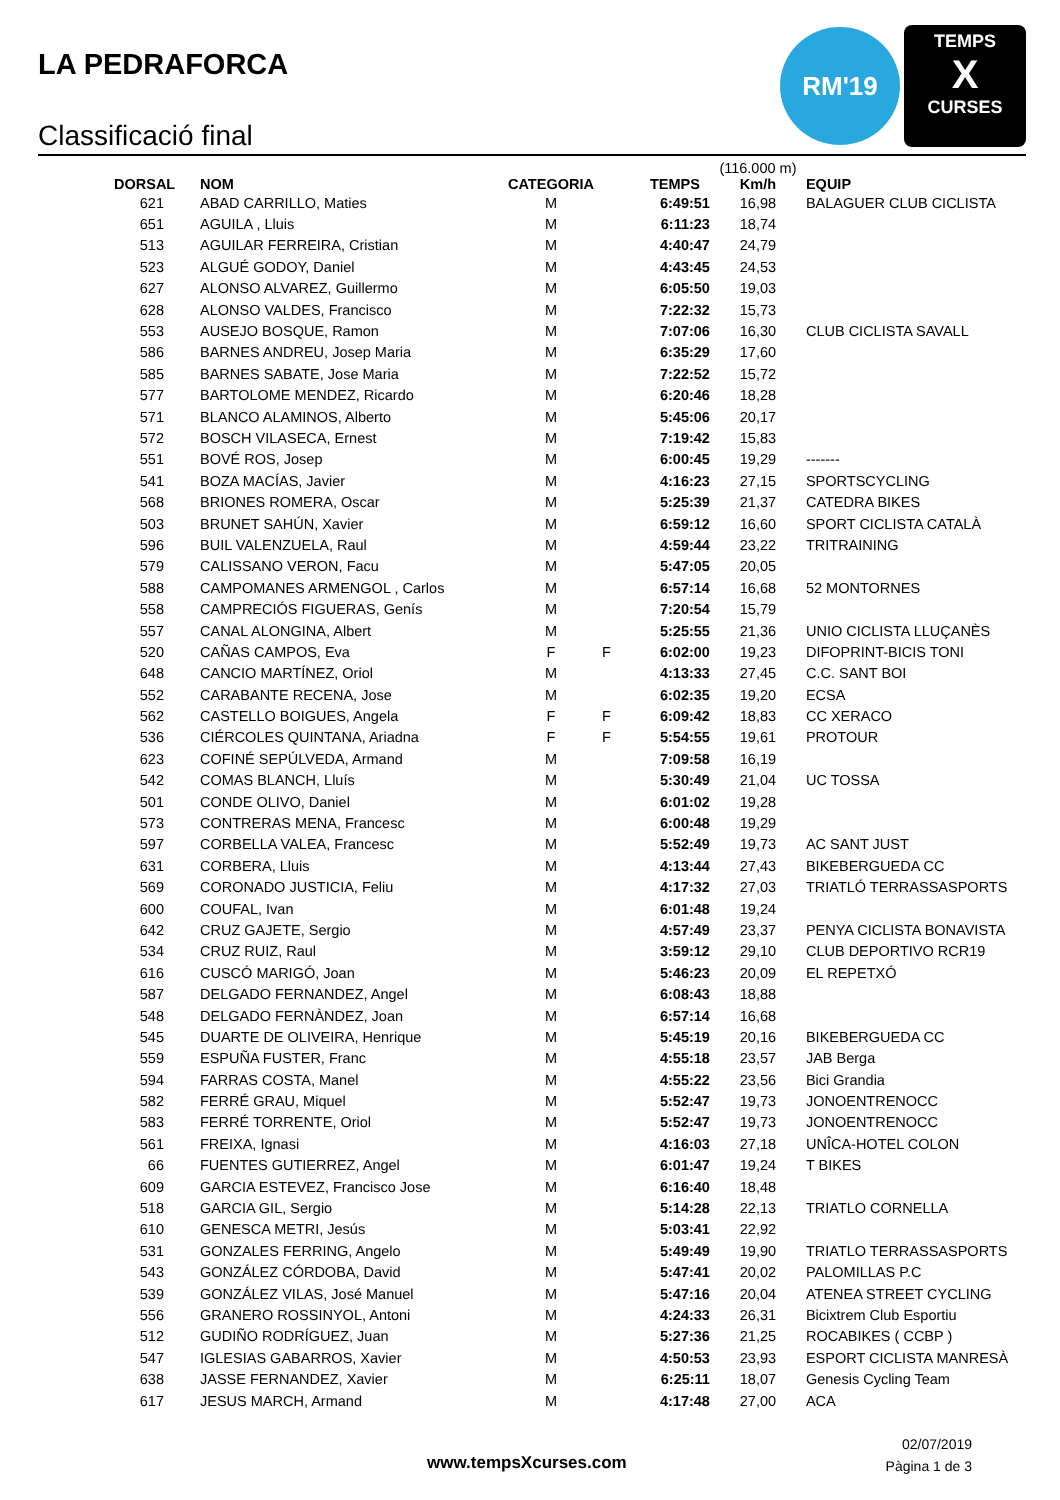LA PEDRAFORCA
Classificació final
RM'19
TEMPS
X
CURSES
| DORSAL | NOM | CATEGORIA | | TEMPS | (116.000 m) Km/h | EQUIP |
| --- | --- | --- | --- | --- | --- | --- |
| 621 | ABAD CARRILLO, Maties | M | | 6:49:51 | 16,98 | BALAGUER CLUB CICLISTA |
| 651 | AGUILA , Lluis | M | | 6:11:23 | 18,74 | |
| 513 | AGUILAR FERREIRA, Cristian | M | | 4:40:47 | 24,79 | |
| 523 | ALGUÉ GODOY, Daniel | M | | 4:43:45 | 24,53 | |
| 627 | ALONSO ALVAREZ, Guillermo | M | | 6:05:50 | 19,03 | |
| 628 | ALONSO VALDES, Francisco | M | | 7:22:32 | 15,73 | |
| 553 | AUSEJO BOSQUE, Ramon | M | | 7:07:06 | 16,30 | CLUB CICLISTA SAVALL |
| 586 | BARNES ANDREU, Josep Maria | M | | 6:35:29 | 17,60 | |
| 585 | BARNES SABATE, Jose Maria | M | | 7:22:52 | 15,72 | |
| 577 | BARTOLOME MENDEZ, Ricardo | M | | 6:20:46 | 18,28 | |
| 571 | BLANCO ALAMINOS, Alberto | M | | 5:45:06 | 20,17 | |
| 572 | BOSCH VILASECA, Ernest | M | | 7:19:42 | 15,83 | |
| 551 | BOVÉ ROS, Josep | M | | 6:00:45 | 19,29 | ------- |
| 541 | BOZA MACÍAS, Javier | M | | 4:16:23 | 27,15 | SPORTSCYCLING |
| 568 | BRIONES ROMERA, Oscar | M | | 5:25:39 | 21,37 | CATEDRA BIKES |
| 503 | BRUNET SAHÚN, Xavier | M | | 6:59:12 | 16,60 | SPORT CICLISTA CATALÀ |
| 596 | BUIL VALENZUELA, Raul | M | | 4:59:44 | 23,22 | TRITRAINING |
| 579 | CALISSANO VERON, Facu | M | | 5:47:05 | 20,05 | |
| 588 | CAMPOMANES ARMENGOL , Carlos | M | | 6:57:14 | 16,68 | 52 MONTORNES |
| 558 | CAMPRECIÓS FIGUERAS, Genís | M | | 7:20:54 | 15,79 | |
| 557 | CANAL ALONGINA, Albert | M | | 5:25:55 | 21,36 | UNIO CICLISTA LLUÇANÈS |
| 520 | CAÑAS CAMPOS, Eva | F | F | 6:02:00 | 19,23 | DIFOPRINT-BICIS TONI |
| 648 | CANCIO MARTÍNEZ, Oriol | M | | 4:13:33 | 27,45 | C.C. SANT BOI |
| 552 | CARABANTE RECENA, Jose | M | | 6:02:35 | 19,20 | ECSA |
| 562 | CASTELLO BOIGUES, Angela | F | F | 6:09:42 | 18,83 | CC XERACO |
| 536 | CIÉRCOLES QUINTANA, Ariadna | F | F | 5:54:55 | 19,61 | PROTOUR |
| 623 | COFINÉ SEPÚLVEDA, Armand | M | | 7:09:58 | 16,19 | |
| 542 | COMAS BLANCH, Lluís | M | | 5:30:49 | 21,04 | UC TOSSA |
| 501 | CONDE OLIVO, Daniel | M | | 6:01:02 | 19,28 | |
| 573 | CONTRERAS MENA, Francesc | M | | 6:00:48 | 19,29 | |
| 597 | CORBELLA VALEA, Francesc | M | | 5:52:49 | 19,73 | AC SANT JUST |
| 631 | CORBERA, Lluis | M | | 4:13:44 | 27,43 | BIKEBERGUEDA CC |
| 569 | CORONADO JUSTICIA, Feliu | M | | 4:17:32 | 27,03 | TRIATLÓ TERRASSASPORTS |
| 600 | COUFAL, Ivan | M | | 6:01:48 | 19,24 | |
| 642 | CRUZ GAJETE, Sergio | M | | 4:57:49 | 23,37 | PENYA CICLISTA BONAVISTA |
| 534 | CRUZ RUIZ, Raul | M | | 3:59:12 | 29,10 | CLUB DEPORTIVO RCR19 |
| 616 | CUSCÓ MARIGÓ, Joan | M | | 5:46:23 | 20,09 | EL REPETXÓ |
| 587 | DELGADO FERNANDEZ, Angel | M | | 6:08:43 | 18,88 | |
| 548 | DELGADO FERNÀNDEZ, Joan | M | | 6:57:14 | 16,68 | |
| 545 | DUARTE DE OLIVEIRA, Henrique | M | | 5:45:19 | 20,16 | BIKEBERGUEDA CC |
| 559 | ESPUÑA FUSTER, Franc | M | | 4:55:18 | 23,57 | JAB Berga |
| 594 | FARRAS COSTA, Manel | M | | 4:55:22 | 23,56 | Bici Grandia |
| 582 | FERRÉ GRAU, Miquel | M | | 5:52:47 | 19,73 | JONOENTRENOCC |
| 583 | FERRÉ TORRENTE, Oriol | M | | 5:52:47 | 19,73 | JONOENTRENOCC |
| 561 | FREIXA, Ignasi | M | | 4:16:03 | 27,18 | UNÎCA-HOTEL COLON |
| 66 | FUENTES GUTIERREZ, Angel | M | | 6:01:47 | 19,24 | T BIKES |
| 609 | GARCIA ESTEVEZ, Francisco Jose | M | | 6:16:40 | 18,48 | |
| 518 | GARCIA GIL, Sergio | M | | 5:14:28 | 22,13 | TRIATLO CORNELLA |
| 610 | GENESCA METRI, Jesús | M | | 5:03:41 | 22,92 | |
| 531 | GONZALES FERRING, Angelo | M | | 5:49:49 | 19,90 | TRIATLO TERRASSASPORTS |
| 543 | GONZÁLEZ CÓRDOBA, David | M | | 5:47:41 | 20,02 | PALOMILLAS P.C |
| 539 | GONZÁLEZ VILAS, José Manuel | M | | 5:47:16 | 20,04 | ATENEA STREET CYCLING |
| 556 | GRANERO ROSSINYOL, Antoni | M | | 4:24:33 | 26,31 | Bicixtrem Club Esportiu |
| 512 | GUDIÑO RODRÍGUEZ, Juan | M | | 5:27:36 | 21,25 | ROCABIKES ( CCBP ) |
| 547 | IGLESIAS GABARROS, Xavier | M | | 4:50:53 | 23,93 | ESPORT CICLISTA MANRESÀ |
| 638 | JASSE FERNANDEZ, Xavier | M | | 6:25:11 | 18,07 | Genesis Cycling Team |
| 617 | JESUS MARCH, Armand | M | | 4:17:48 | 27,00 | ACA |
www.tempsXcurses.com
02/07/2019
Pàgina 1 de 3